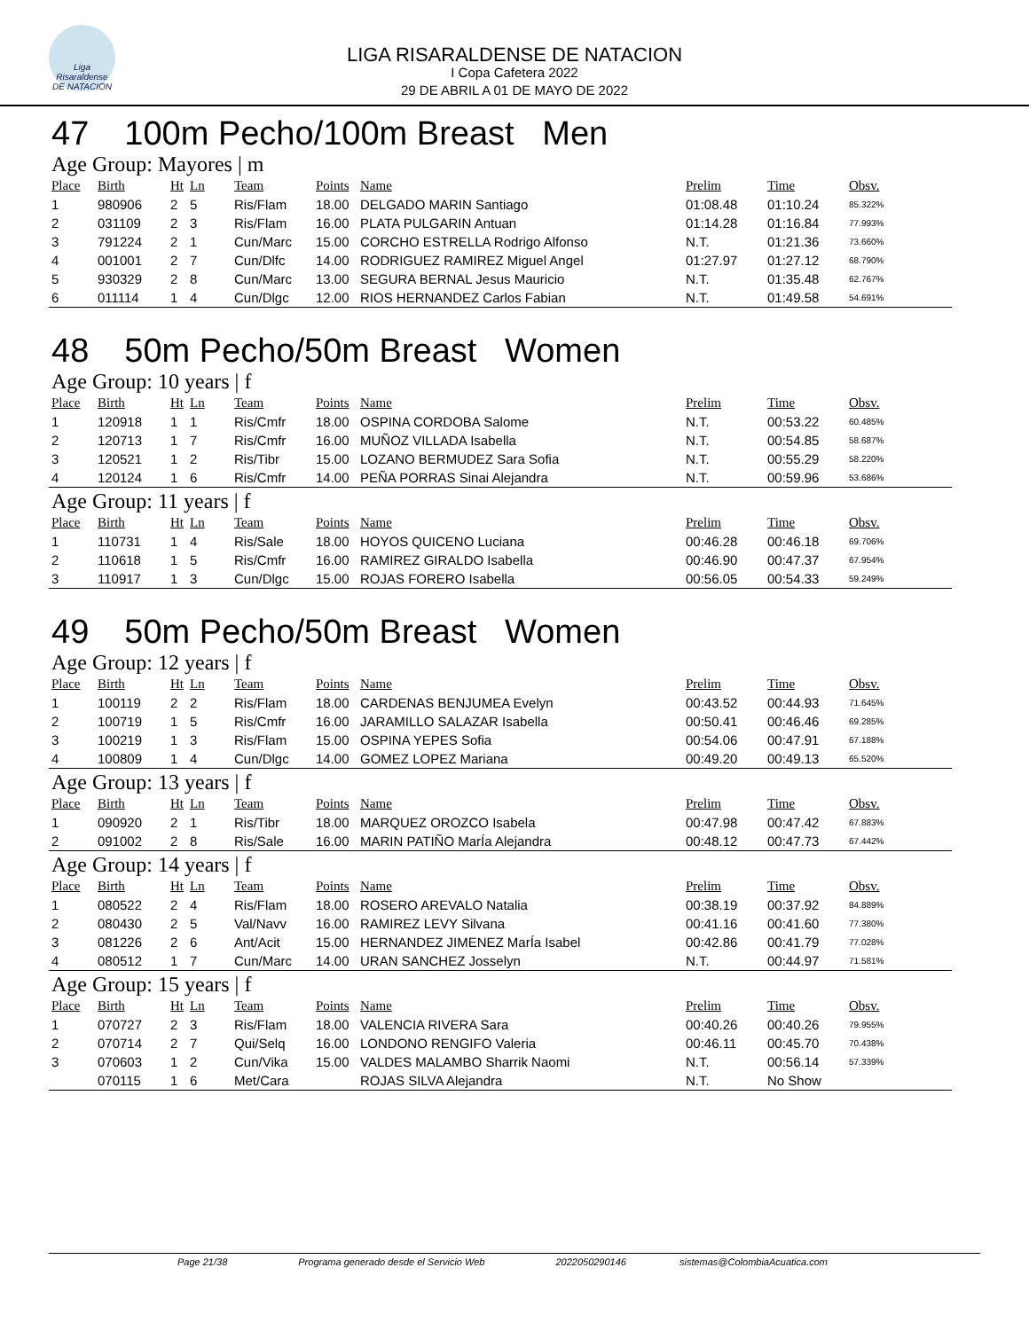Liga Risaraldense DE NATACION
LIGA RISARALDENSE DE NATACION
I Copa Cafetera 2022
29 DE ABRIL A 01 DE MAYO DE 2022
47 100m Pecho/100m Breast Men
Age Group: Mayores | m
| Place | Birth | Ht | Ln | Team | Points | Name | Prelim | Time | Obsv. |
| --- | --- | --- | --- | --- | --- | --- | --- | --- | --- |
| 1 | 980906 | 2 | 5 | Ris/Flam | 18.00 | DELGADO MARIN Santiago | 01:08.48 | 01:10.24 | 85.322% |
| 2 | 031109 | 2 | 3 | Ris/Flam | 16.00 | PLATA PULGARIN Antuan | 01:14.28 | 01:16.84 | 77.993% |
| 3 | 791224 | 2 | 1 | Cun/Marc | 15.00 | CORCHO ESTRELLA Rodrigo Alfonso | N.T. | 01:21.36 | 73.660% |
| 4 | 001001 | 2 | 7 | Cun/Dlfc | 14.00 | RODRIGUEZ RAMIREZ Miguel Angel | 01:27.97 | 01:27.12 | 68.790% |
| 5 | 930329 | 2 | 8 | Cun/Marc | 13.00 | SEGURA BERNAL Jesus Mauricio | N.T. | 01:35.48 | 62.767% |
| 6 | 011114 | 1 | 4 | Cun/Dlgc | 12.00 | RIOS HERNANDEZ Carlos Fabian | N.T. | 01:49.58 | 54.691% |
48 50m Pecho/50m Breast Women
Age Group: 10 years | f
| Place | Birth | Ht | Ln | Team | Points | Name | Prelim | Time | Obsv. |
| --- | --- | --- | --- | --- | --- | --- | --- | --- | --- |
| 1 | 120918 | 1 | 1 | Ris/Cmfr | 18.00 | OSPINA CORDOBA Salome | N.T. | 00:53.22 | 60.485% |
| 2 | 120713 | 1 | 7 | Ris/Cmfr | 16.00 | MUÑOZ VILLADA Isabella | N.T. | 00:54.85 | 58.687% |
| 3 | 120521 | 1 | 2 | Ris/Tibr | 15.00 | LOZANO BERMUDEZ Sara Sofia | N.T. | 00:55.29 | 58.220% |
| 4 | 120124 | 1 | 6 | Ris/Cmfr | 14.00 | PEÑA PORRAS Sinai Alejandra | N.T. | 00:59.96 | 53.686% |
Age Group: 11 years | f
| Place | Birth | Ht | Ln | Team | Points | Name | Prelim | Time | Obsv. |
| --- | --- | --- | --- | --- | --- | --- | --- | --- | --- |
| 1 | 110731 | 1 | 4 | Ris/Sale | 18.00 | HOYOS QUICENO Luciana | 00:46.28 | 00:46.18 | 69.706% |
| 2 | 110618 | 1 | 5 | Ris/Cmfr | 16.00 | RAMIREZ GIRALDO Isabella | 00:46.90 | 00:47.37 | 67.954% |
| 3 | 110917 | 1 | 3 | Cun/Dlgc | 15.00 | ROJAS FORERO Isabella | 00:56.05 | 00:54.33 | 59.249% |
49 50m Pecho/50m Breast Women
Age Group: 12 years | f
| Place | Birth | Ht | Ln | Team | Points | Name | Prelim | Time | Obsv. |
| --- | --- | --- | --- | --- | --- | --- | --- | --- | --- |
| 1 | 100119 | 2 | 2 | Ris/Flam | 18.00 | CARDENAS BENJUMEA Evelyn | 00:43.52 | 00:44.93 | 71.645% |
| 2 | 100719 | 1 | 5 | Ris/Cmfr | 16.00 | JARAMILLO SALAZAR Isabella | 00:50.41 | 00:46.46 | 69.285% |
| 3 | 100219 | 1 | 3 | Ris/Flam | 15.00 | OSPINA YEPES Sofia | 00:54.06 | 00:47.91 | 67.188% |
| 4 | 100809 | 1 | 4 | Cun/Dlgc | 14.00 | GOMEZ LOPEZ Mariana | 00:49.20 | 00:49.13 | 65.520% |
Age Group: 13 years | f
| Place | Birth | Ht | Ln | Team | Points | Name | Prelim | Time | Obsv. |
| --- | --- | --- | --- | --- | --- | --- | --- | --- | --- |
| 1 | 090920 | 2 | 1 | Ris/Tibr | 18.00 | MARQUEZ OROZCO Isabela | 00:47.98 | 00:47.42 | 67.883% |
| 2 | 091002 | 2 | 8 | Ris/Sale | 16.00 | MARIN PATIÑO MarÍa Alejandra | 00:48.12 | 00:47.73 | 67.442% |
Age Group: 14 years | f
| Place | Birth | Ht | Ln | Team | Points | Name | Prelim | Time | Obsv. |
| --- | --- | --- | --- | --- | --- | --- | --- | --- | --- |
| 1 | 080522 | 2 | 4 | Ris/Flam | 18.00 | ROSERO AREVALO Natalia | 00:38.19 | 00:37.92 | 84.889% |
| 2 | 080430 | 2 | 5 | Val/Navv | 16.00 | RAMIREZ LEVY Silvana | 00:41.16 | 00:41.60 | 77.380% |
| 3 | 081226 | 2 | 6 | Ant/Acit | 15.00 | HERNANDEZ JIMENEZ MarÍa Isabel | 00:42.86 | 00:41.79 | 77.028% |
| 4 | 080512 | 1 | 7 | Cun/Marc | 14.00 | URAN SANCHEZ Josselyn | N.T. | 00:44.97 | 71.581% |
Age Group: 15 years | f
| Place | Birth | Ht | Ln | Team | Points | Name | Prelim | Time | Obsv. |
| --- | --- | --- | --- | --- | --- | --- | --- | --- | --- |
| 1 | 070727 | 2 | 3 | Ris/Flam | 18.00 | VALENCIA RIVERA Sara | 00:40.26 | 00:40.26 | 79.955% |
| 2 | 070714 | 2 | 7 | Qui/Selq | 16.00 | LONDONO RENGIFO Valeria | 00:46.11 | 00:45.70 | 70.438% |
| 3 | 070603 | 1 | 2 | Cun/Vika | 15.00 | VALDES MALAMBO Sharrik Naomi | N.T. | 00:56.14 | 57.339% |
| | 070115 | 1 | 6 | Met/Cara | | ROJAS SILVA Alejandra | N.T. | No Show | |
Page 21/38 Programa generado desde el Servicio Web 2022050290146 sistemas@ColombiaAcuatica.com